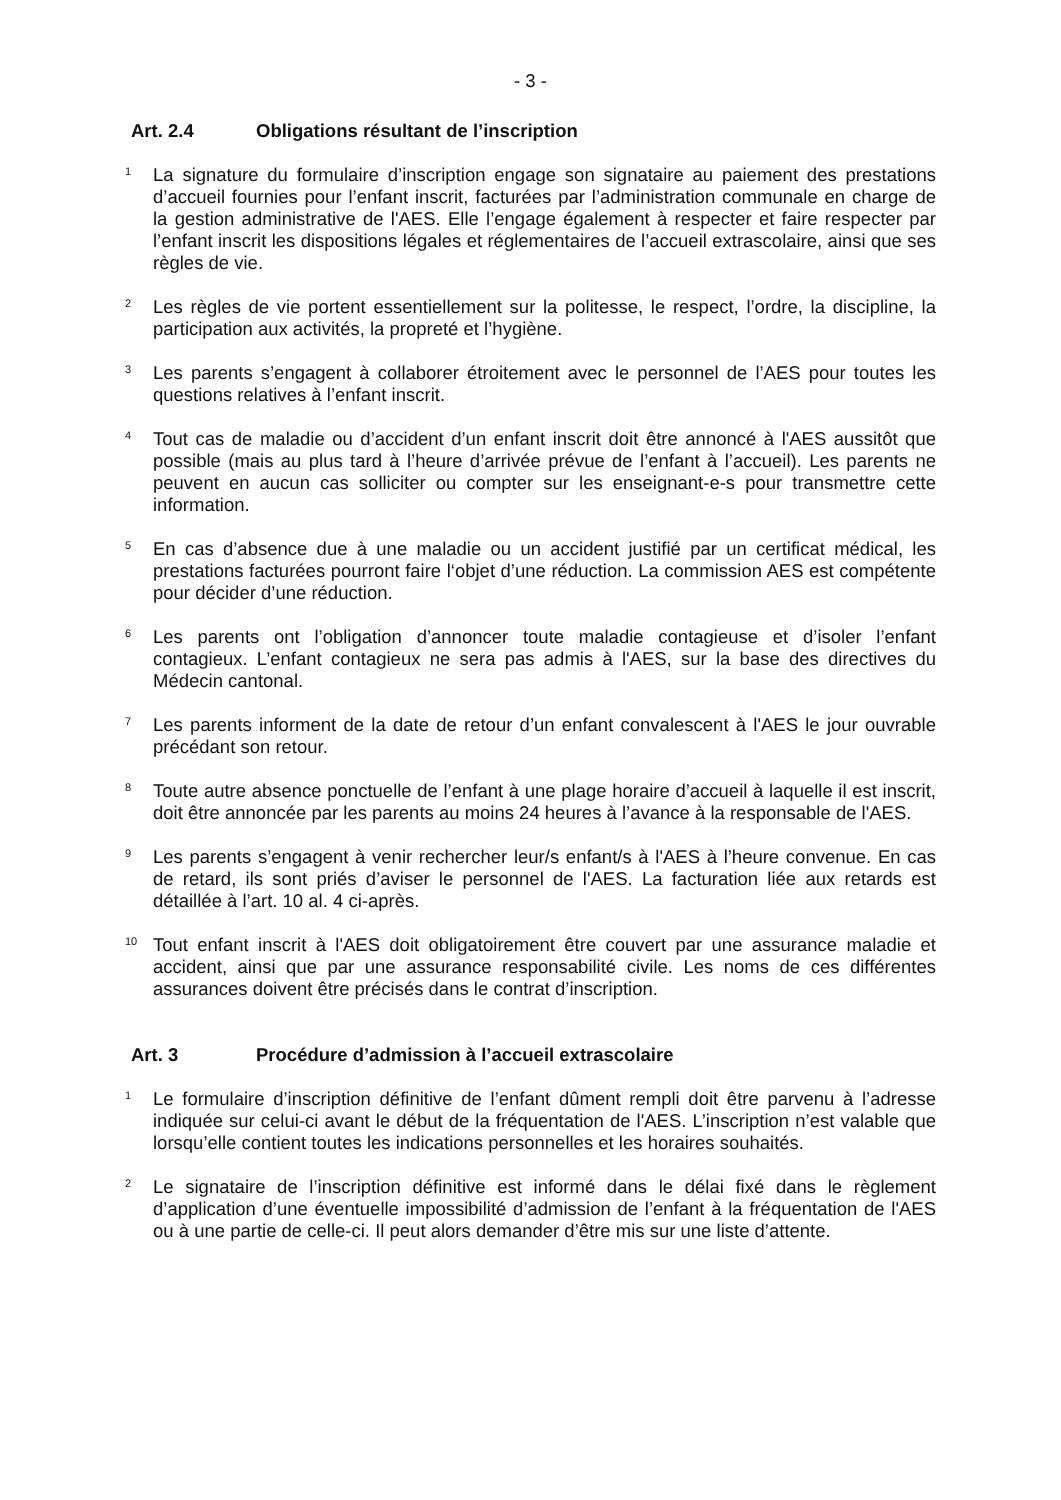- 3 -
Art. 2.4 Obligations résultant de l’inscription
<sup>1</sup> La signature du formulaire d’inscription engage son signataire au paiement des prestations d’accueil fournies pour l’enfant inscrit, facturées par l’administration communale en charge de la gestion administrative de l'AES. Elle l’engage également à respecter et faire respecter par l’enfant inscrit les dispositions légales et réglementaires de l’accueil extrascolaire, ainsi que ses règles de vie.
<sup>2</sup> Les règles de vie portent essentiellement sur la politesse, le respect, l’ordre, la discipline, la participation aux activités, la propreté et l’hygiène.
<sup>3</sup> Les parents s’engagent à collaborer étroitement avec le personnel de l’AES pour toutes les questions relatives à l’enfant inscrit.
<sup>4</sup> Tout cas de maladie ou d’accident d’un enfant inscrit doit être annoncé à l'AES aussitôt que possible (mais au plus tard à l’heure d’arrivée prévue de l’enfant à l’accueil). Les parents ne peuvent en aucun cas solliciter ou compter sur les enseignant-e-s pour transmettre cette information.
<sup>5</sup> En cas d’absence due à une maladie ou un accident justifié par un certificat médical, les prestations facturées pourront faire l‘objet d’une réduction. La commission AES est compétente pour décider d’une réduction.
<sup>6</sup> Les parents ont l’obligation d’annoncer toute maladie contagieuse et d’isoler l’enfant contagieux. L’enfant contagieux ne sera pas admis à l'AES, sur la base des directives du Médecin cantonal.
<sup>7</sup> Les parents informent de la date de retour d’un enfant convalescent à l'AES le jour ouvrable précédant son retour.
<sup>8</sup> Toute autre absence ponctuelle de l’enfant à une plage horaire d’accueil à laquelle il est inscrit, doit être annoncée par les parents au moins 24 heures à l’avance à la responsable de l'AES.
<sup>9</sup> Les parents s’engagent à venir rechercher leur/s enfant/s à l'AES à l’heure convenue. En cas de retard, ils sont priés d’aviser le personnel de l'AES. La facturation liée aux retards est détaillée à l’art. 10 al. 4 ci-après.
<sup>10</sup> Tout enfant inscrit à l'AES doit obligatoirement être couvert par une assurance maladie et accident, ainsi que par une assurance responsabilité civile. Les noms de ces différentes assurances doivent être précisés dans le contrat d’inscription.
Art. 3 Procédure d’admission à l’accueil extrascolaire
<sup>1</sup> Le formulaire d’inscription définitive de l’enfant dûment rempli doit être parvenu à l’adresse indiquée sur celui-ci avant le début de la fréquentation de l'AES. L’inscription n’est valable que lorsqu’elle contient toutes les indications personnelles et les horaires souhaités.
<sup>2</sup> Le signataire de l’inscription définitive est informé dans le délai fixé dans le règlement d’application d’une éventuelle impossibilité d’admission de l’enfant à la fréquentation de l'AES ou à une partie de celle-ci. Il peut alors demander d’être mis sur une liste d’attente.